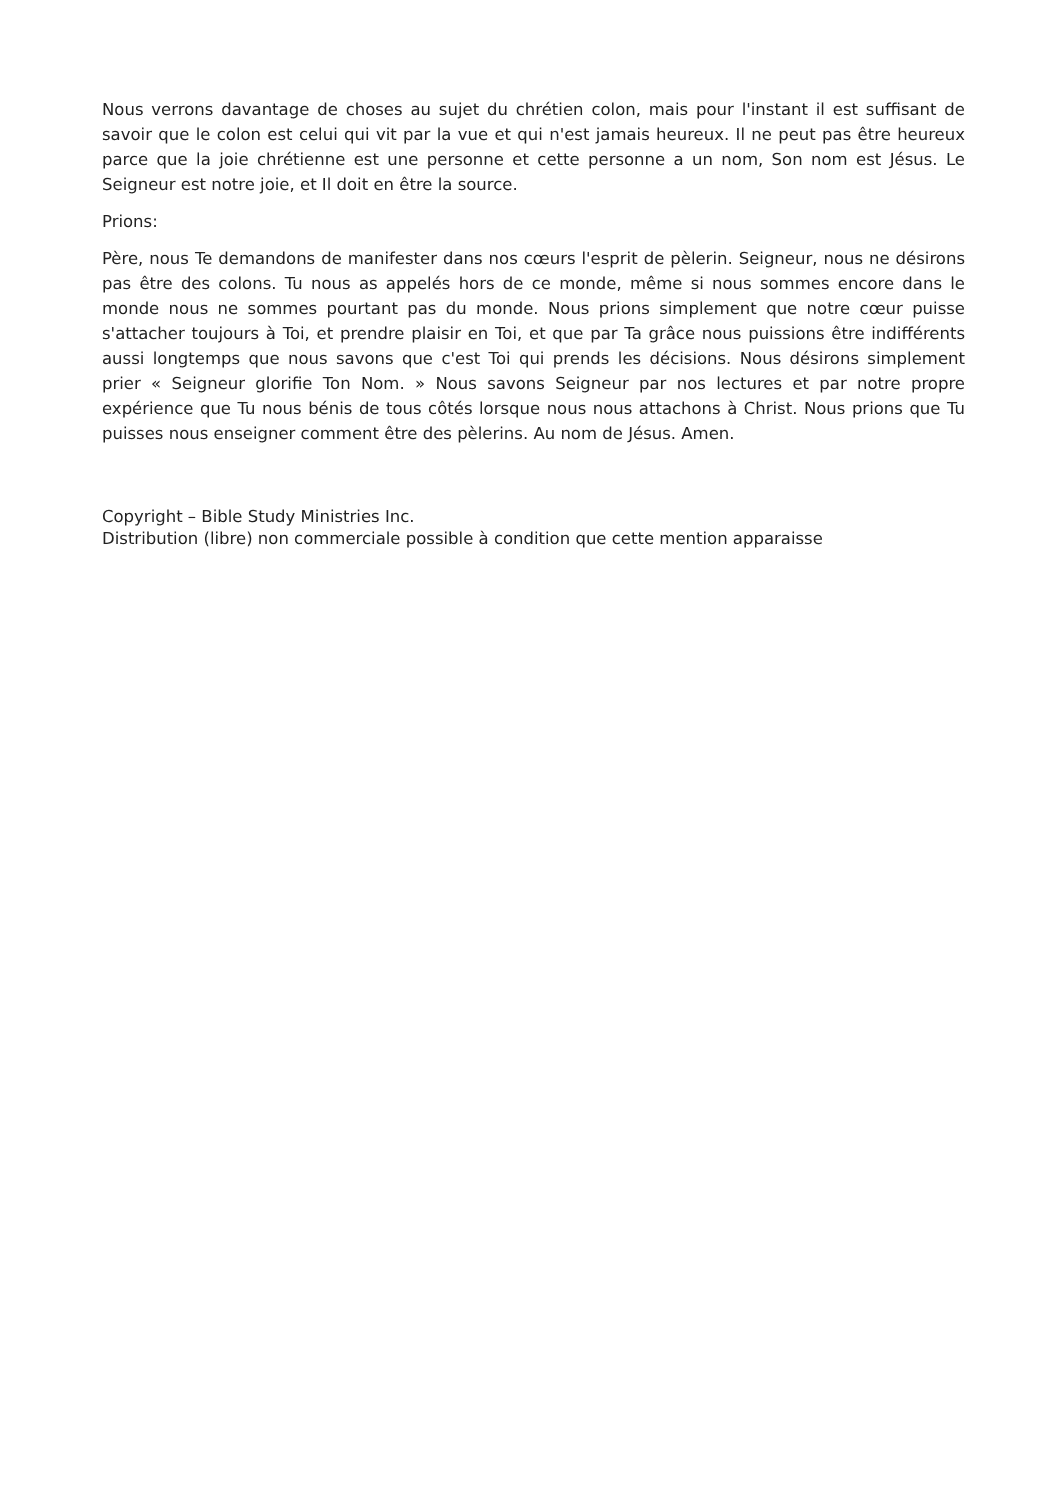Nous verrons davantage de choses au sujet du chrétien colon, mais pour l'instant il est suffisant de savoir que le colon est celui qui vit par la vue et qui n'est jamais heureux. Il ne peut pas être heureux parce que la joie chrétienne est une personne et cette personne a un nom, Son nom est Jésus. Le Seigneur est notre joie, et Il doit en être la source.
Prions:
Père, nous Te demandons de manifester dans nos cœurs l'esprit de pèlerin. Seigneur, nous ne désirons pas être des colons. Tu nous as appelés hors de ce monde, même si nous sommes encore dans le monde nous ne sommes pourtant pas du monde. Nous prions simplement que notre cœur puisse s'attacher toujours à Toi, et prendre plaisir en Toi, et que par Ta grâce nous puissions être indifférents aussi longtemps que nous savons que c'est Toi qui prends les décisions. Nous désirons simplement prier « Seigneur glorifie Ton Nom. » Nous savons Seigneur par nos lectures et par notre propre expérience que Tu nous bénis de tous côtés lorsque nous nous attachons à Christ. Nous prions que Tu puisses nous enseigner comment être des pèlerins. Au nom de Jésus. Amen.
Copyright – Bible Study Ministries Inc.
Distribution (libre) non commerciale possible à condition que cette mention apparaisse